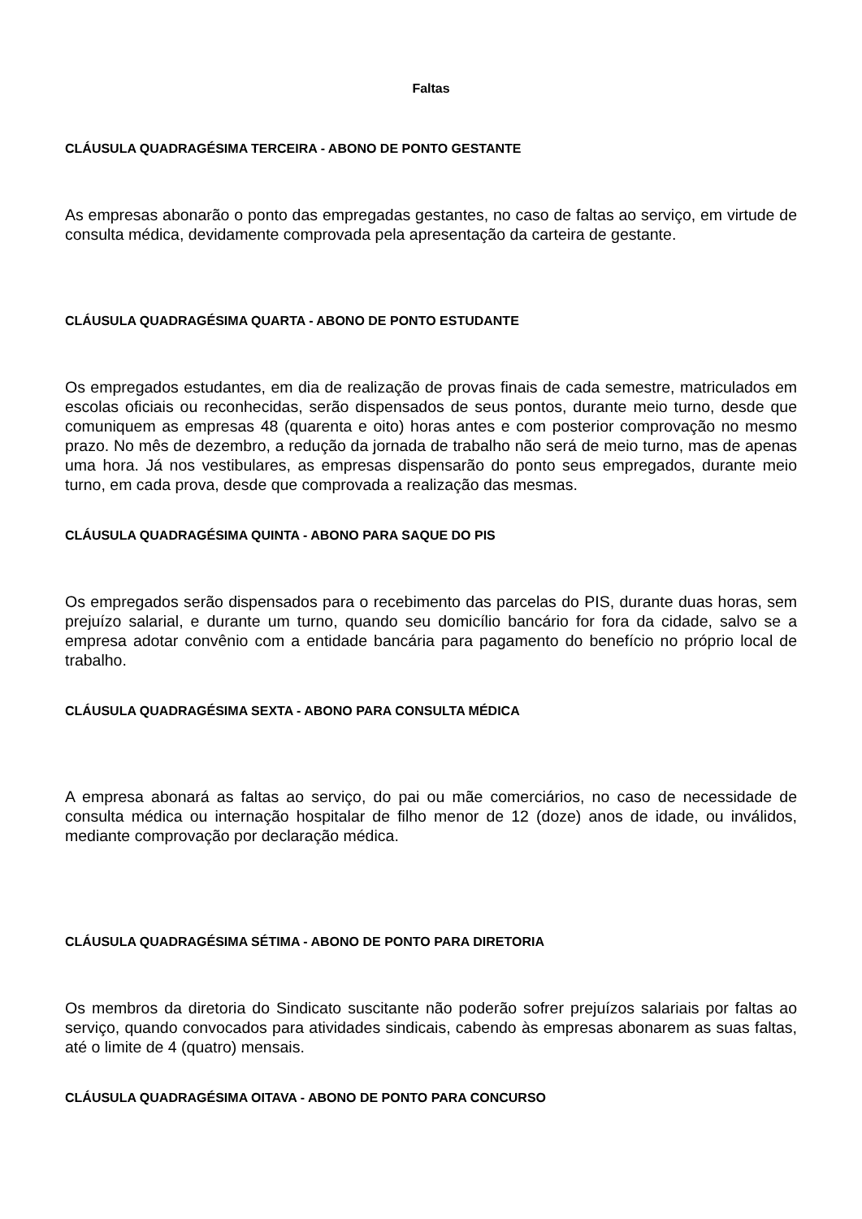Faltas
CLÁUSULA QUADRAGÉSIMA TERCEIRA - ABONO DE PONTO GESTANTE
As empresas abonarão o ponto das empregadas gestantes, no caso de faltas ao serviço, em virtude de consulta médica, devidamente comprovada pela apresentação da carteira de gestante.
CLÁUSULA QUADRAGÉSIMA QUARTA - ABONO DE PONTO ESTUDANTE
Os empregados estudantes, em dia de realização de provas finais de cada semestre, matriculados em escolas oficiais ou reconhecidas, serão dispensados de seus pontos, durante meio turno, desde que comuniquem as empresas 48 (quarenta e oito) horas antes e com posterior comprovação no mesmo prazo. No mês de dezembro, a redução da jornada de trabalho não será de meio turno, mas de apenas uma hora. Já nos vestibulares, as empresas dispensarão do ponto seus empregados, durante meio turno, em cada prova, desde que comprovada a realização das mesmas.
CLÁUSULA QUADRAGÉSIMA QUINTA - ABONO PARA SAQUE DO PIS
Os empregados serão dispensados para o recebimento das parcelas do PIS, durante duas horas, sem prejuízo salarial, e durante um turno, quando seu domicílio bancário for fora da cidade, salvo se a empresa adotar convênio com a entidade bancária para pagamento do benefício no próprio local de trabalho.
CLÁUSULA QUADRAGÉSIMA SEXTA - ABONO PARA CONSULTA MÉDICA
A empresa abonará as faltas ao serviço, do pai ou mãe comerciários, no caso de necessidade de consulta médica ou internação hospitalar de filho menor de 12 (doze) anos de idade, ou inválidos, mediante comprovação por declaração médica.
CLÁUSULA QUADRAGÉSIMA SÉTIMA - ABONO DE PONTO PARA DIRETORIA
Os membros da diretoria do Sindicato suscitante não poderão sofrer prejuízos salariais por faltas ao serviço, quando convocados para atividades sindicais, cabendo às empresas abonarem as suas faltas, até o limite de 4 (quatro) mensais.
CLÁUSULA QUADRAGÉSIMA OITAVA - ABONO DE PONTO PARA CONCURSO